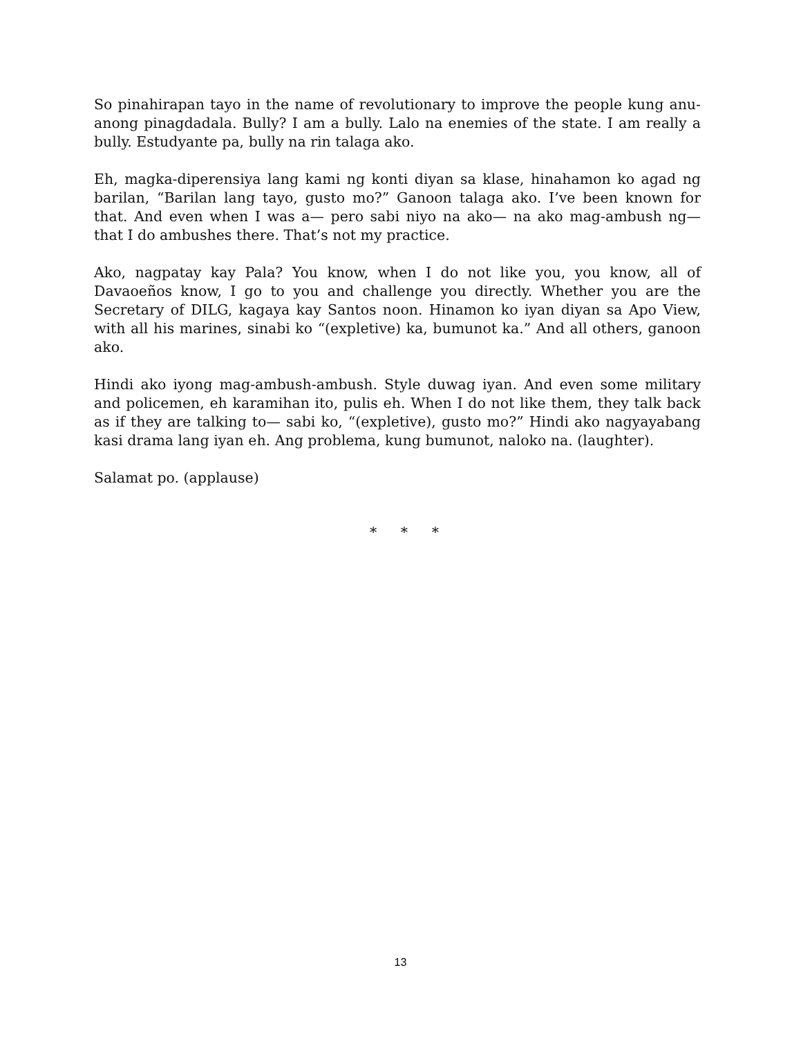So pinahirapan tayo in the name of revolutionary to improve the people kung anu-anong pinagdadala. Bully? I am a bully. Lalo na enemies of the state. I am really a bully. Estudyante pa, bully na rin talaga ako.
Eh, magka-diperensiya lang kami ng konti diyan sa klase, hinahamon ko agad ng barilan, “Barilan lang tayo, gusto mo?” Ganoon talaga ako. I’ve been known for that. And even when I was a— pero sabi niyo na ako— na ako mag-ambush ng— that I do ambushes there. That’s not my practice.
Ako, nagpatay kay Pala? You know, when I do not like you, you know, all of Davaoeños know, I go to you and challenge you directly. Whether you are the Secretary of DILG, kagaya kay Santos noon. Hinamon ko iyan diyan sa Apo View, with all his marines, sinabi ko “(expletive) ka, bumunot ka.” And all others, ganoon ako.
Hindi ako iyong mag-ambush-ambush. Style duwag iyan. And even some military and policemen, eh karamihan ito, pulis eh. When I do not like them, they talk back as if they are talking to— sabi ko, “(expletive), gusto mo?” Hindi ako nagyayabang kasi drama lang iyan eh. Ang problema, kung bumunot, naloko na. (laughter).
Salamat po. (applause)
* * *
13